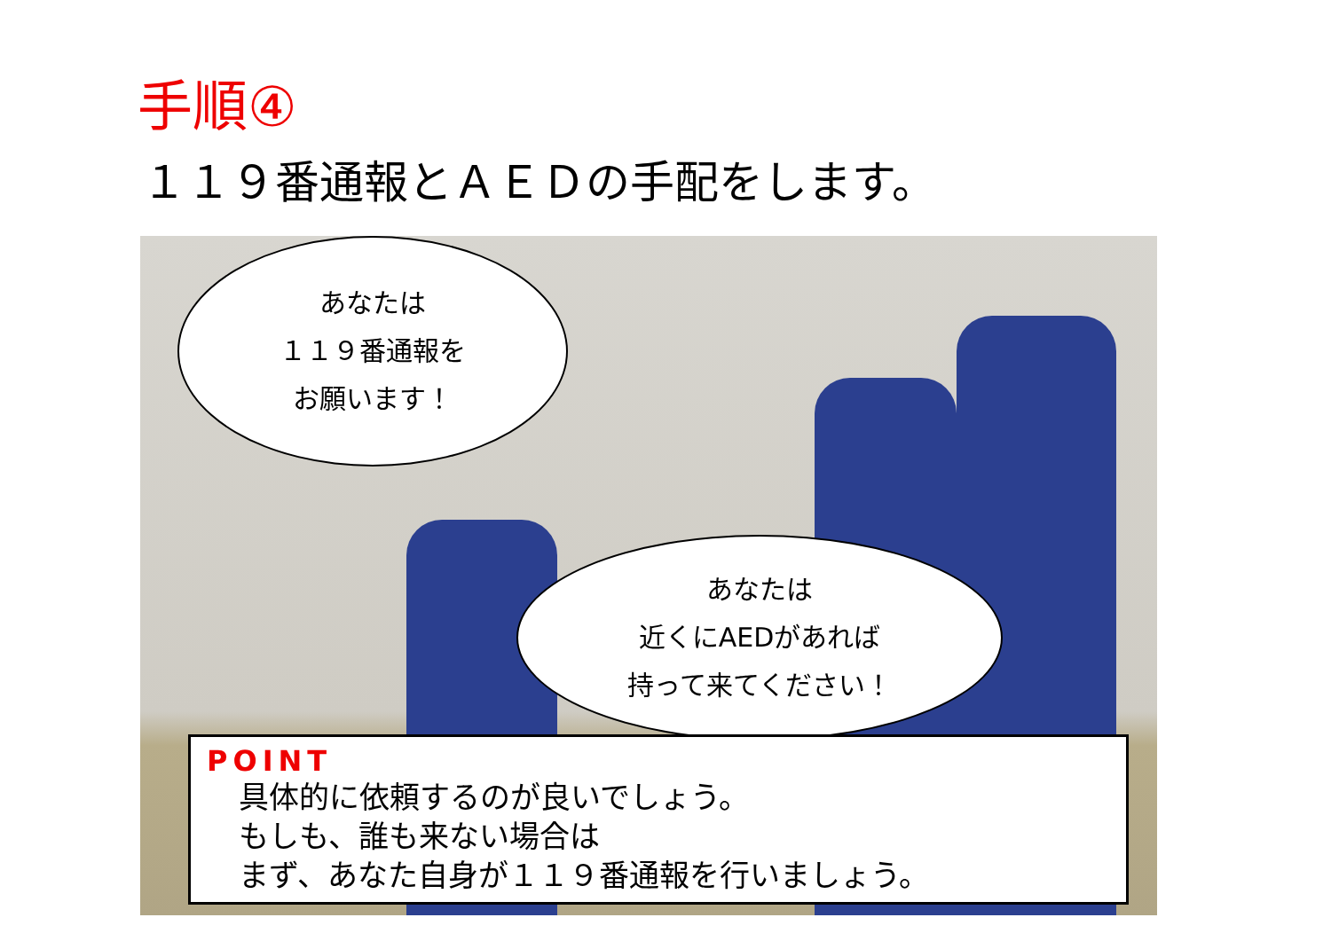手順④
１１９番通報とＡＥＤの手配をします。
あなたは
１１９番通報を
お願います！
あなたは
近くにAEDがあれば
持って来てください！
POINT
具体的に依頼するのが良いでしょう。
もしも、誰も来ない場合は
まず、あなた自身が１１９番通報を行いましょう。